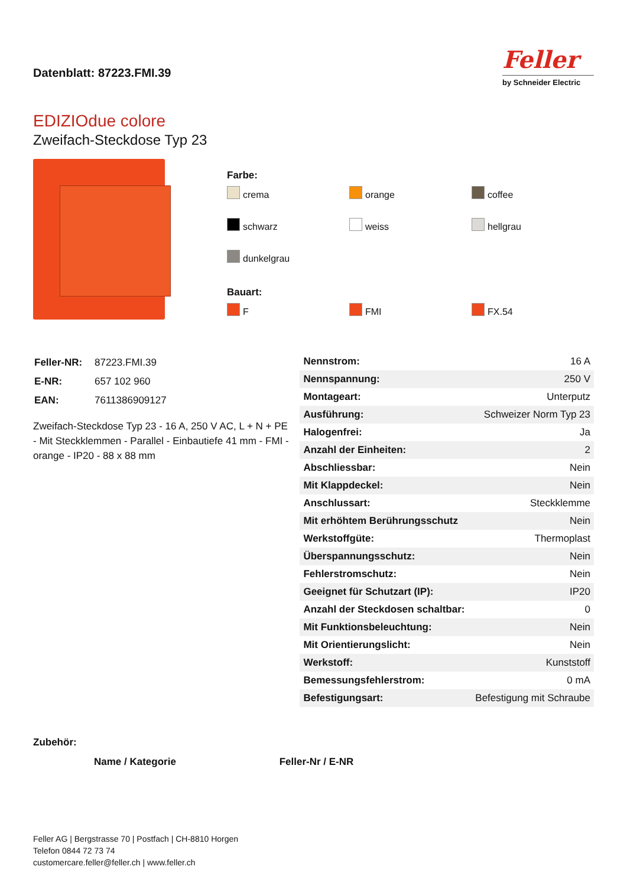Datenblatt: 87223.FMI.39
Feller
by Schneider Electric
EDIZIOdue colore
Zweifach-Steckdose Typ 23
Farbe:
crema
orange
coffee
schwarz
weiss
hellgrau
dunkelgrau
Bauart:
F
FMI
FX.54
| Feller-NR: | 87223.FMI.39 |
| E-NR: | 657 102 960 |
| EAN: | 7611386909127 |
Zweifach-Steckdose Typ 23 - 16 A, 250 V AC, L + N + PE - Mit Steckklemmen - Parallel - Einbautiefe 41 mm - FMI - orange - IP20 - 88 x 88 mm
| Nennstrom: | 16 A |
| Nennspannung: | 250 V |
| Montageart: | Unterputz |
| Ausführung: | Schweizer Norm Typ 23 |
| Halogenfrei: | Ja |
| Anzahl der Einheiten: | 2 |
| Abschliessbar: | Nein |
| Mit Klappdeckel: | Nein |
| Anschlussart: | Steckklemme |
| Mit erhöhtem Berührungsschutz | Nein |
| Werkstoffgüte: | Thermoplast |
| Überspannungsschutz: | Nein |
| Fehlerstromschutz: | Nein |
| Geeignet für Schutzart (IP): | IP20 |
| Anzahl der Steckdosen schaltbar: | 0 |
| Mit Funktionsbeleuchtung: | Nein |
| Mit Orientierungslicht: | Nein |
| Werkstoff: | Kunststoff |
| Bemessungsfehlerstrom: | 0 mA |
| Befestigungsart: | Befestigung mit Schraube |
Zubehör:
| Name / Kategorie | Feller-Nr / E-NR |
| --- | --- |
Feller AG | Bergstrasse 70 | Postfach | CH-8810 Horgen
Telefon 0844 72 73 74
customercare.feller@feller.ch | www.feller.ch